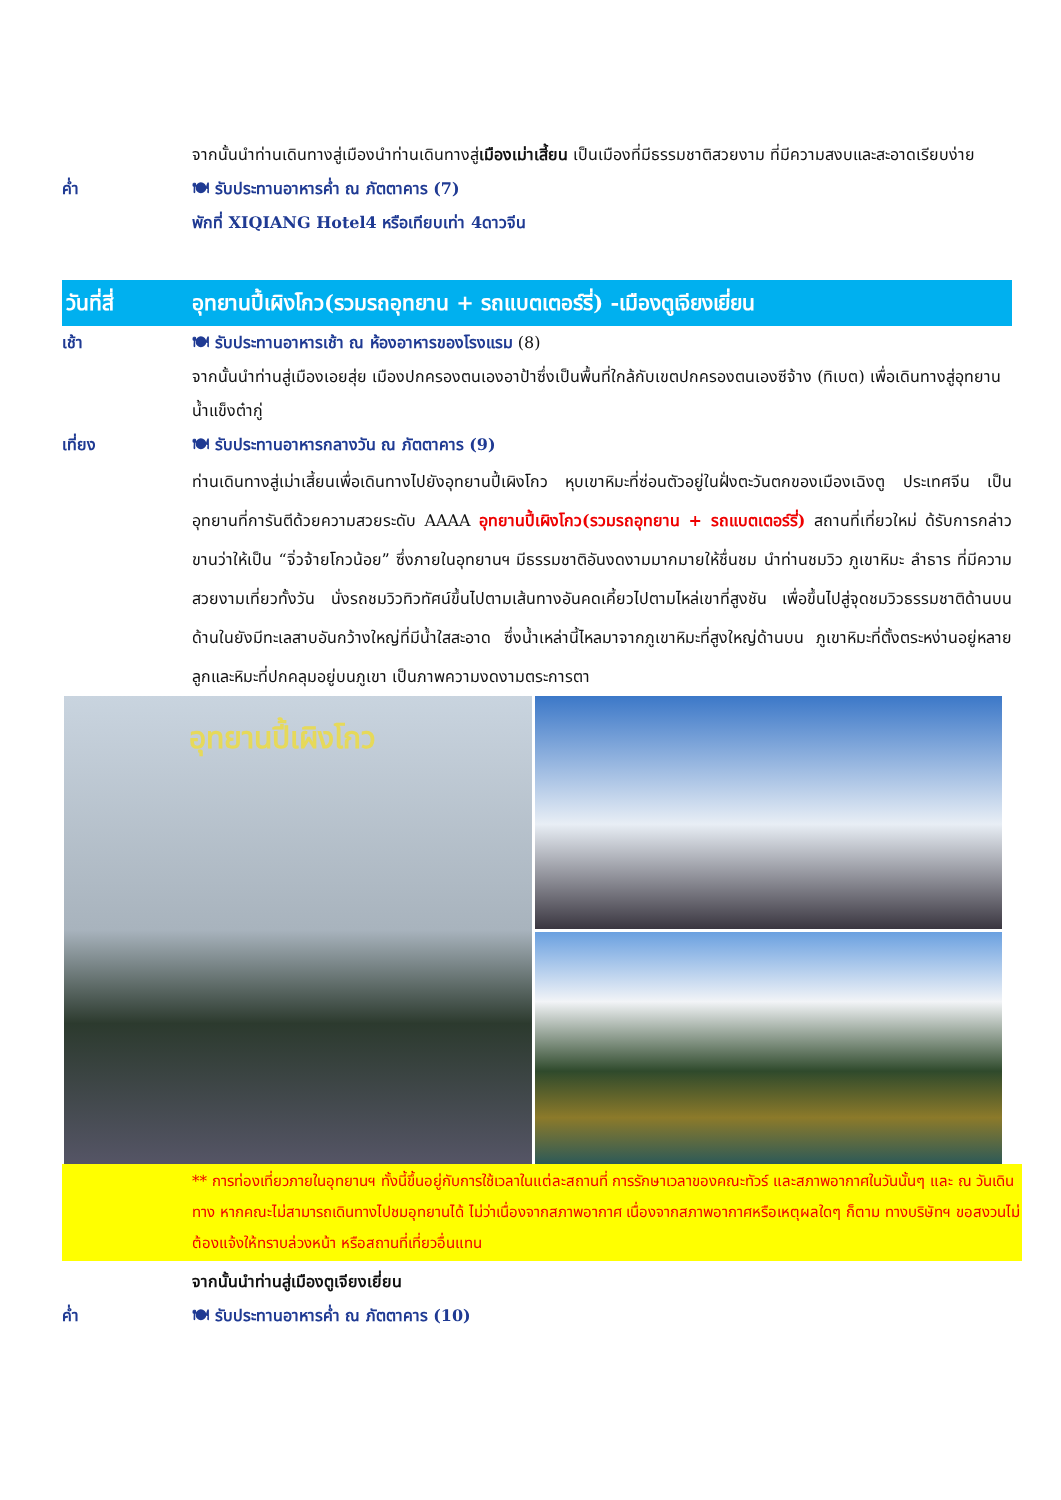จากนั้นนำท่านเดินทางสู่เมืองนำท่านเดินทางสู่เมืองเม่าเสี้ยน เป็นเมืองที่มีธรรมชาติสวยงาม ที่มีความสงบและสะอาดเรียบง่าย
ค่ำ 🍽 รับประทานอาหารค่ำ ณ ภัตตาคาร (7)
พักที่ XIQIANG Hotel4 หรือเทียบเท่า 4ดาวจีน
วันที่สี่
อุทยานปี้เผิงโกว(รวมรถอุทยาน + รถแบตเตอร์รี่) -เมืองตูเจียงเยี่ยน
เช้า 🍽 รับประทานอาหารเช้า ณ ห้องอาหารของโรงแรม (8)
จากนั้นนำท่านสู่เมืองเอยสุ่ย เมืองปกครองตนเองอาป้าซึ่งเป็นพื้นที่ใกล้กับเขตปกครองตนเองซีจ้าง (ทิเบต) เพื่อเดินทางสู่อุทยานน้ำแข็งต๋ากู่
เที่ยง 🍽 รับประทานอาหารกลางวัน ณ ภัตตาคาร (9)
ท่านเดินทางสู่เม่าเสี้ยนเพื่อเดินทางไปยังอุทยานปี้เผิงโกว หุบเขาหิมะที่ซ่อนตัวอยู่ในฝั่งตะวันตกของเมืองเฉิงตู ประเทศจีน เป็นอุทยานที่การันตีด้วยความสวยระดับ AAAA อุทยานปี้เผิงโกว(รวมรถอุทยาน + รถแบตเตอร์รี่) สถานที่เที่ยวใหม่ ด้รับการกล่าวขานว่าให้เป็น “จิ่วจ้ายโกวน้อย” ซึ่งภายในอุทยานฯ มีธรรมชาติอันงดงามมากมายให้ชื่นชม นำท่านชมวิว ภูเขาหิมะ ลำธาร ที่มีความสวยงามเที่ยวทั้งวัน นั่งรถชมวิวทิวทัศน์ขึ้นไปตามเส้นทางอันคดเคี้ยวไปตามไหล่เขาที่สูงชัน เพื่อขึ้นไปสู่จุดชมวิวธรรมชาติด้านบน ด้านในยังมีทะเลสาบอันกว้างใหญ่ที่มีน้ำใสสะอาด ซึ่งน้ำเหล่านี้ไหลมาจากภูเขาหิมะที่สูงใหญ่ด้านบน ภูเขาหิมะที่ตั้งตระหง่านอยู่หลายลูกและหิมะที่ปกคลุมอยู่บนภูเขา เป็นภาพความงดงามตระการตา
อุทยานปี้เผิงโกว
** การท่องเที่ยวภายในอุทยานฯ ทั้งนี้ขึ้นอยู่กับการใช้เวลาในแต่ละสถานที่ การรักษาเวลาของคณะทัวร์ และสภาพอากาศในวันนั้นๆ และ ณ วันเดินทาง หากคณะไม่สามารถเดินทางไปชมอุทยานได้ ไม่ว่าเนื่องจากสภาพอากาศ เนื่องจากสภาพอากาศหรือเหตุผลใดๆ ก็ตาม ทางบริษัทฯ ขอสงวนไม่ต้องแจ้งให้ทราบล่วงหน้า หรือสถานที่เที่ยวอื่นแทน
จากนั้นนำท่านสู่เมืองตูเจียงเยี่ยน
ค่ำ 🍽 รับประทานอาหารค่ำ ณ ภัตตาคาร (10)